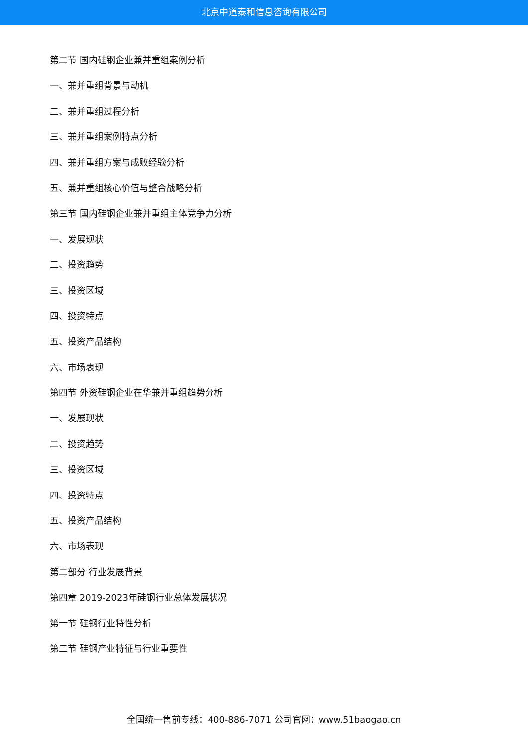北京中道泰和信息咨询有限公司
第二节 国内硅钢企业兼并重组案例分析
一、兼并重组背景与动机
二、兼并重组过程分析
三、兼并重组案例特点分析
四、兼并重组方案与成败经验分析
五、兼并重组核心价值与整合战略分析
第三节 国内硅钢企业兼并重组主体竞争力分析
一、发展现状
二、投资趋势
三、投资区域
四、投资特点
五、投资产品结构
六、市场表现
第四节 外资硅钢企业在华兼并重组趋势分析
一、发展现状
二、投资趋势
三、投资区域
四、投资特点
五、投资产品结构
六、市场表现
第二部分 行业发展背景
第四章 2019-2023年硅钢行业总体发展状况
第一节 硅钢行业特性分析
第二节 硅钢产业特征与行业重要性
全国统一售前专线：400-886-7071 公司官网：www.51baogao.cn